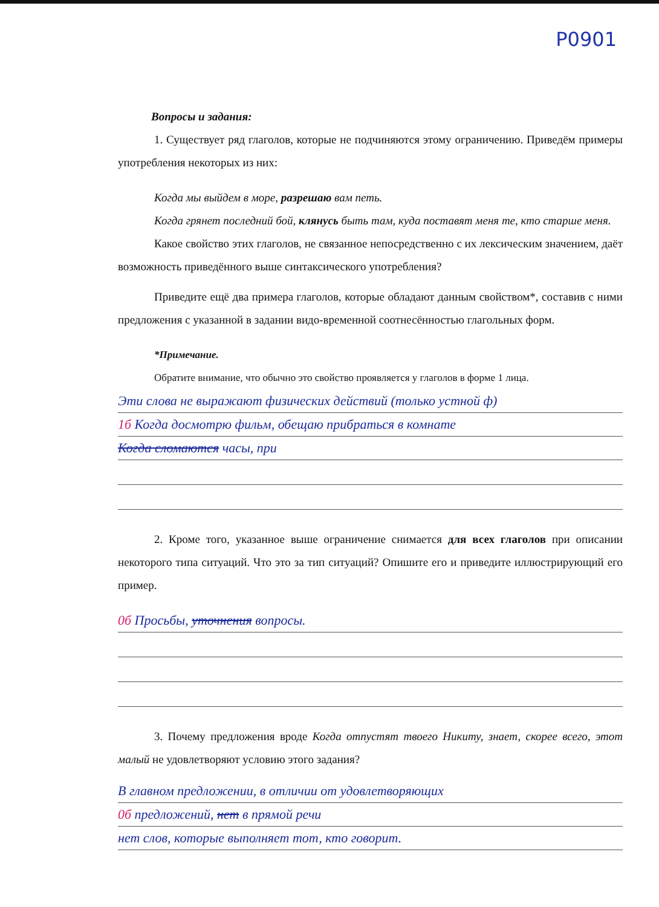P0901
Вопросы и задания:
1. Существует ряд глаголов, которые не подчиняются этому ограничению. Приведём примеры употребления некоторых из них:
Когда мы выйдем в море, разрешаю вам петь.
Когда грянет последний бой, клянусь быть там, куда поставят меня те, кто старше меня.
Какое свойство этих глаголов, не связанное непосредственно с их лексическим значением, даёт возможность приведённого выше синтаксического употребления?
Приведите ещё два примера глаголов, которые обладают данным свойством*, составив с ними предложения с указанной в задании видо-временной соотнесённостью глагольных форм.
*Примечание.
Обратите внимание, что обычно это свойство проявляется у глаголов в форме 1 лица.
Эти слова не выражают физических действий (только устной ф)
1б Когда досмотрю фильм, обещаю прибраться в комнате
Когда сломаются часы, при
2. Кроме того, указанное выше ограничение снимается для всех глаголов при описании некоторого типа ситуаций. Что это за тип ситуаций? Опишите его и приведите иллюстрирующий его пример.
0б Просьбы, уточнения вопросы.
3. Почему предложения вроде Когда отпустят твоего Никиту, знает, скорее всего, этот малый не удовлетворяют условию этого задания?
В главном предложении, в отличии от удовлетворяющих
0б предложений, нет в прямой речи
нет слов, которые выполняет тот, кто говорит.